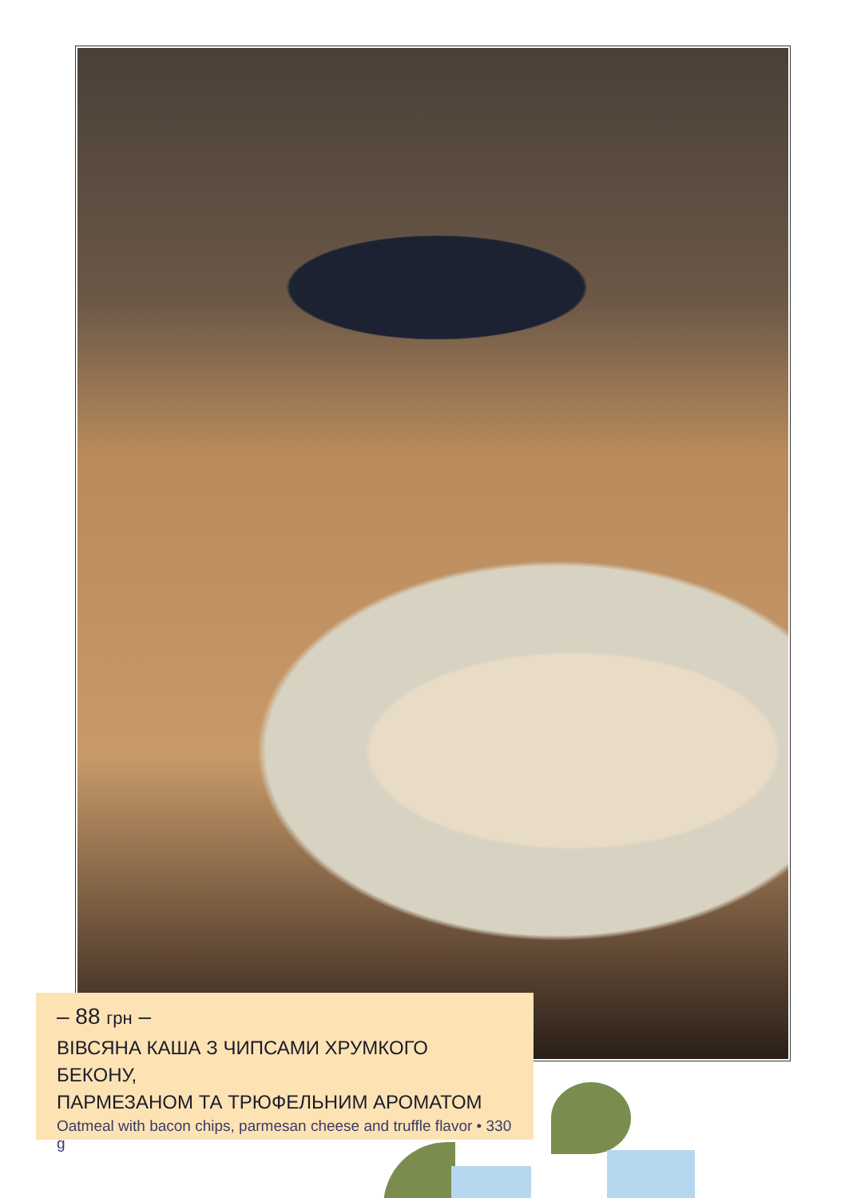– 88 грн –
ВІВСЯНА КАША З ЧИПСАМИ ХРУМКОГО БЕКОНУ,
ПАРМЕЗАНОМ ТА ТРЮФЕЛЬНИМ АРОМАТОМ
Oatmeal with bacon chips, parmesan cheese and truffle flavor • 330 g